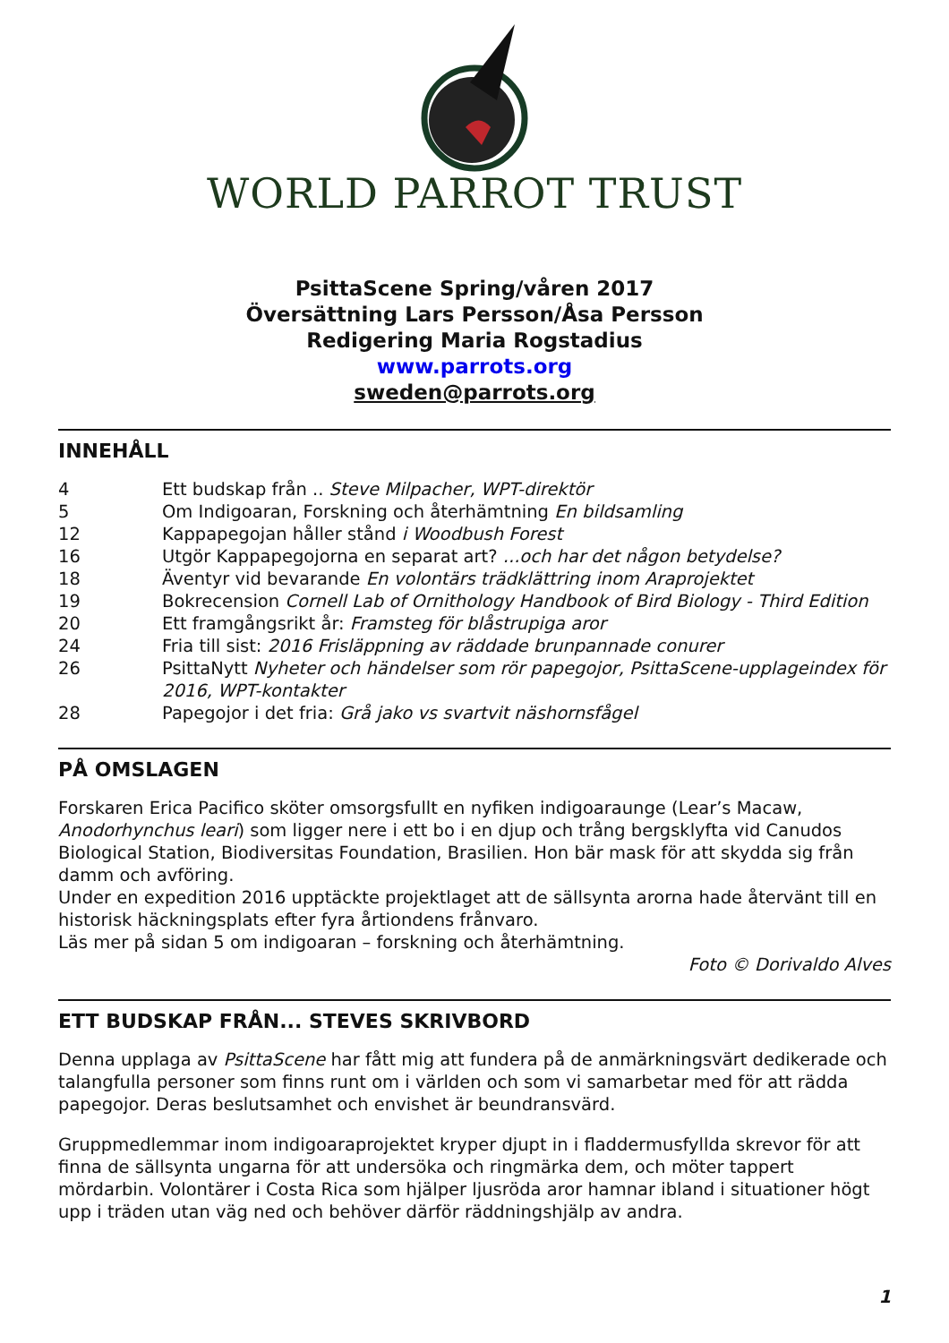WORLD PARROT TRUST
PsittaScene Spring/våren 2017
Översättning Lars Persson/Åsa Persson
Redigering Maria Rogstadius
www.parrots.org
sweden@parrots.org
INNEHÅLL
4 Ett budskap från .. Steve Milpacher, WPT-direktör
5 Om Indigoaran, Forskning och återhämtning En bildsamling
12 Kappapegojan håller stånd i Woodbush Forest
16 Utgör Kappapegojorna en separat art? ...och har det någon betydelse?
18 Äventyr vid bevarande En volontärs trädklättring inom Araprojektet
19 Bokrecension Cornell Lab of Ornithology Handbook of Bird Biology - Third Edition
20 Ett framgångsrikt år: Framsteg för blåstrupiga aror
24 Fria till sist: 2016 Frisläppning av räddade brunpannade conurer
26 PsittaNytt Nyheter och händelser som rör papegojor, PsittaScene-upplageindex för 2016, WPT-kontakter
28 Papegojor i det fria: Grå jako vs svartvit näshornsfågel
PÅ OMSLAGEN
Forskaren Erica Pacifico sköter omsorgsfullt en nyfiken indigoaraunge (Lear’s Macaw, Anodorhynchus leari) som ligger nere i ett bo i en djup och trång bergsklyfta vid Canudos Biological Station, Biodiversitas Foundation, Brasilien. Hon bär mask för att skydda sig från damm och avföring.
Under en expedition 2016 upptäckte projektlaget att de sällsynta arorna hade återvänt till en historisk häckningsplats efter fyra årtiondens frånvaro.
Läs mer på sidan 5 om indigoaran – forskning och återhämtning.
Foto © Dorivaldo Alves
ETT BUDSKAP FRÅN... STEVES SKRIVBORD
Denna upplaga av PsittaScene har fått mig att fundera på de anmärkningsvärt dedikerade och talangfulla personer som finns runt om i världen och som vi samarbetar med för att rädda papegojor. Deras beslutsamhet och envishet är beundransvärd.
Gruppmedlemmar inom indigoaraprojektet kryper djupt in i fladdermusfyllda skrevor för att finna de sällsynta ungarna för att undersöka och ringmärka dem, och möter tappert mördarbin. Volontärer i Costa Rica som hjälper ljusröda aror hamnar ibland i situationer högt upp i träden utan väg ned och behöver därför räddningshjälp av andra.
1